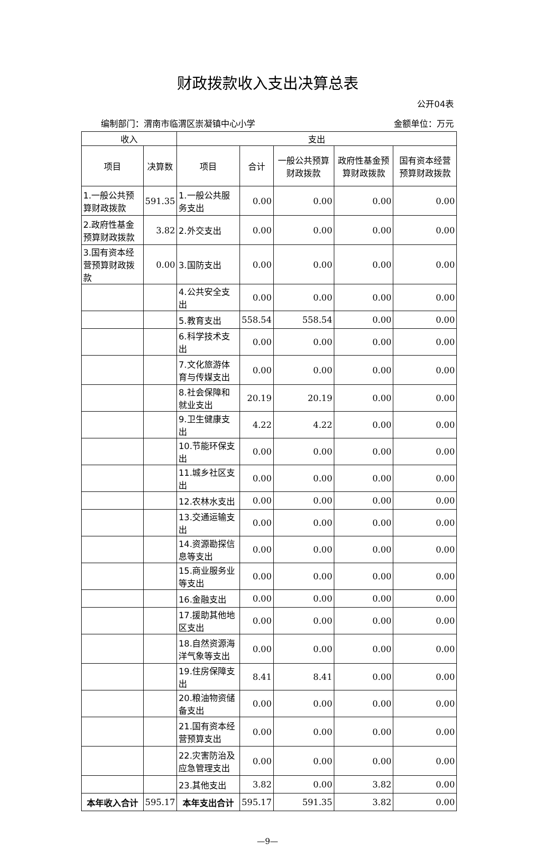财政拨款收入支出决算总表
公开04表
编制部门：渭南市临渭区崇凝镇中心小学 金额单位：万元
| 收入 | | 支出 | | | | |
| --- | --- | --- | --- | --- | --- | --- |
| 项目 | 决算数 | 项目 | 合计 | 一般公共预算财政拨款 | 政府性基金预算财政拨款 | 国有资本经营预算财政拨款 |
| 1.一般公共预算财政拨款 | 591.35 | 1.一般公共服务支出 | 0.00 | 0.00 | 0.00 | 0.00 |
| 2.政府性基金预算财政拨款 | 3.82 | 2.外交支出 | 0.00 | 0.00 | 0.00 | 0.00 |
| 3.国有资本经营预算财政拨款 | 0.00 | 3.国防支出 | 0.00 | 0.00 | 0.00 | 0.00 |
| | | 4.公共安全支出 | 0.00 | 0.00 | 0.00 | 0.00 |
| | | 5.教育支出 | 558.54 | 558.54 | 0.00 | 0.00 |
| | | 6.科学技术支出 | 0.00 | 0.00 | 0.00 | 0.00 |
| | | 7.文化旅游体育与传媒支出 | 0.00 | 0.00 | 0.00 | 0.00 |
| | | 8.社会保障和就业支出 | 20.19 | 20.19 | 0.00 | 0.00 |
| | | 9.卫生健康支出 | 4.22 | 4.22 | 0.00 | 0.00 |
| | | 10.节能环保支出 | 0.00 | 0.00 | 0.00 | 0.00 |
| | | 11.城乡社区支出 | 0.00 | 0.00 | 0.00 | 0.00 |
| | | 12.农林水支出 | 0.00 | 0.00 | 0.00 | 0.00 |
| | | 13.交通运输支出 | 0.00 | 0.00 | 0.00 | 0.00 |
| | | 14.资源勘探信息等支出 | 0.00 | 0.00 | 0.00 | 0.00 |
| | | 15.商业服务业等支出 | 0.00 | 0.00 | 0.00 | 0.00 |
| | | 16.金融支出 | 0.00 | 0.00 | 0.00 | 0.00 |
| | | 17.援助其他地区支出 | 0.00 | 0.00 | 0.00 | 0.00 |
| | | 18.自然资源海洋气象等支出 | 0.00 | 0.00 | 0.00 | 0.00 |
| | | 19.住房保障支出 | 8.41 | 8.41 | 0.00 | 0.00 |
| | | 20.粮油物资储备支出 | 0.00 | 0.00 | 0.00 | 0.00 |
| | | 21.国有资本经营预算支出 | 0.00 | 0.00 | 0.00 | 0.00 |
| | | 22.灾害防治及应急管理支出 | 0.00 | 0.00 | 0.00 | 0.00 |
| | | 23.其他支出 | 3.82 | 0.00 | 3.82 | 0.00 |
| 本年收入合计 | 595.17 | 本年支出合计 | 595.17 | 591.35 | 3.82 | 0.00 |
—9—